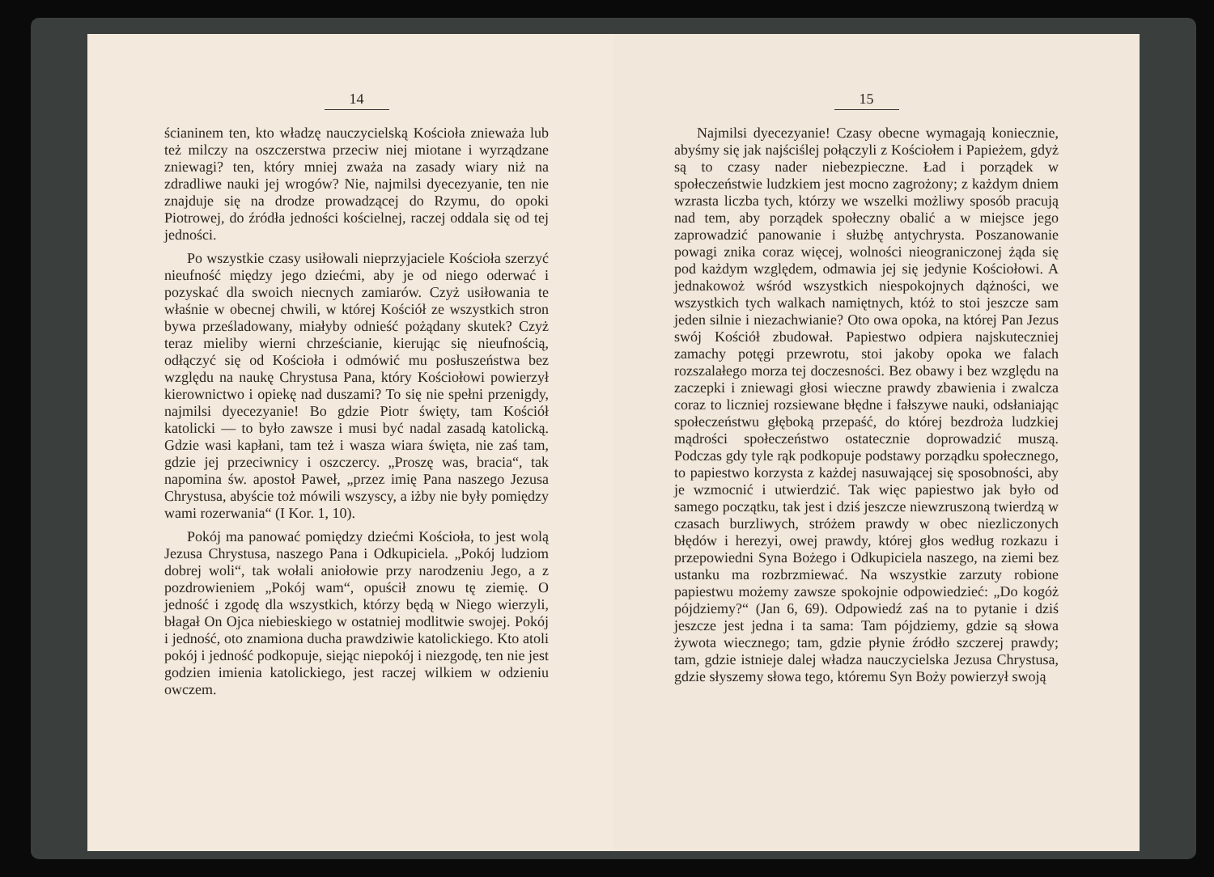14
ścianinem ten, kto władzę nauczycielską Kościoła znieważa lub też milczy na oszczerstwa przeciw niej miotane i wyrządzane zniewagi? ten, który mniej zważa na zasady wiary niż na zdradliwe nauki jej wrogów? Nie, najmilsi dyecezyanie, ten nie znajduje się na drodze prowadzącej do Rzymu, do opoki Piotrowej, do źródła jedności kościelnej, raczej oddala się od tej jedności.
Po wszystkie czasy usiłowali nieprzyjaciele Kościoła szerzyć nieufność między jego dziećmi, aby je od niego oderwać i pozyskać dla swoich niecnych zamiarów. Czyż usiłowania te właśnie w obecnej chwili, w której Kościół ze wszystkich stron bywa prześladowany, miałyby odnieść pożądany skutek? Czyż teraz mieliby wierni chrześcianie, kierując się nieufnością, odłączyć się od Kościoła i odmówić mu posłuszeństwa bez względu na naukę Chrystusa Pana, który Kościołowi powierzył kierownictwo i opiekę nad duszami? To się nie spełni przenigdy, najmilsi dyecezyanie! Bo gdzie Piotr święty, tam Kościół katolicki — to było zawsze i musi być nadal zasadą katolicką. Gdzie wasi kapłani, tam też i wasza wiara święta, nie zaś tam, gdzie jej przeciwnicy i oszczercy. „Proszę was, bracia“, tak napomina św. apostoł Paweł, „przez imię Pana naszego Jezusa Chrystusa, abyście toż mówili wszyscy, a iżby nie były pomiędzy wami rozerwania“ (I Kor. 1, 10).
Pokój ma panować pomiędzy dziećmi Kościoła, to jest wolą Jezusa Chrystusa, naszego Pana i Odkupiciela. „Pokój ludziom dobrej woli“, tak wołali aniołowie przy narodzeniu Jego, a z pozdrowieniem „Pokój wam“, opuścił znowu tę ziemię. O jedność i zgodę dla wszystkich, którzy będą w Niego wierzyli, błagał On Ojca niebieskiego w ostatniej modlitwie swojej. Pokój i jedność, oto znamiona ducha prawdziwie katolickiego. Kto atoli pokój i jedność podkopuje, siejąc niepokój i niezgodę, ten nie jest godzien imienia katolickiego, jest raczej wilkiem w odzieniu owczem.
15
Najmilsi dyecezyanie! Czasy obecne wymagają koniecznie, abyśmy się jak najściślej połączyli z Kościołem i Papieżem, gdyż są to czasy nader niebezpieczne. Ład i porządek w społeczeństwie ludzkiem jest mocno zagrożony; z każdym dniem wzrasta liczba tych, którzy we wszelki możliwy sposób pracują nad tem, aby porządek społeczny obalić a w miejsce jego zaprowadzić panowanie i służbę antychrysta. Poszanowanie powagi znika coraz więcej, wolności nieograniczonej żąda się pod każdym względem, odmawia jej się jedynie Kościołowi. A jednakowoż wśród wszystkich niespokojnych dążności, we wszystkich tych walkach namiętnych, któż to stoi jeszcze sam jeden silnie i niezachwianie? Oto owa opoka, na której Pan Jezus swój Kościół zbudował. Papiestwo odpiera najskuteczniej zamachy potęgi przewrotu, stoi jakoby opoka we falach rozszalałego morza tej doczesności. Bez obawy i bez względu na zaczepki i zniewagi głosi wieczne prawdy zbawienia i zwalcza coraz to liczniej rozsiewane błędne i fałszywe nauki, odsłaniając społeczeństwu głęboką przepaść, do której bezdroża ludzkiej mądrości społeczeństwo ostatecznie doprowadzić muszą. Podczas gdy tyle rąk podkopuje podstawy porządku społecznego, to papiestwo korzysta z każdej nasuwającej się sposobności, aby je wzmocnić i utwierdzić. Tak więc papiestwo jak było od samego początku, tak jest i dziś jeszcze niewzruszoną twierdzą w czasach burzliwych, stróżem prawdy w obec niezliczonych błędów i herezyi, owej prawdy, której głos według rozkazu i przepowiedni Syna Bożego i Odkupiciela naszego, na ziemi bez ustanku ma rozbrzmiewać. Na wszystkie zarzuty robione papiestwu możemy zawsze spokojnie odpowiedzieć: „Do kogóż pójdziemy?“ (Jan 6, 69). Odpowiedź zaś na to pytanie i dziś jeszcze jest jedna i ta sama: Tam pójdziemy, gdzie są słowa żywota wiecznego; tam, gdzie płynie źródło szczerej prawdy; tam, gdzie istnieje dalej władza nauczycielska Jezusa Chrystusa, gdzie słyszemy słowa tego, któremu Syn Boży powierzył swoją